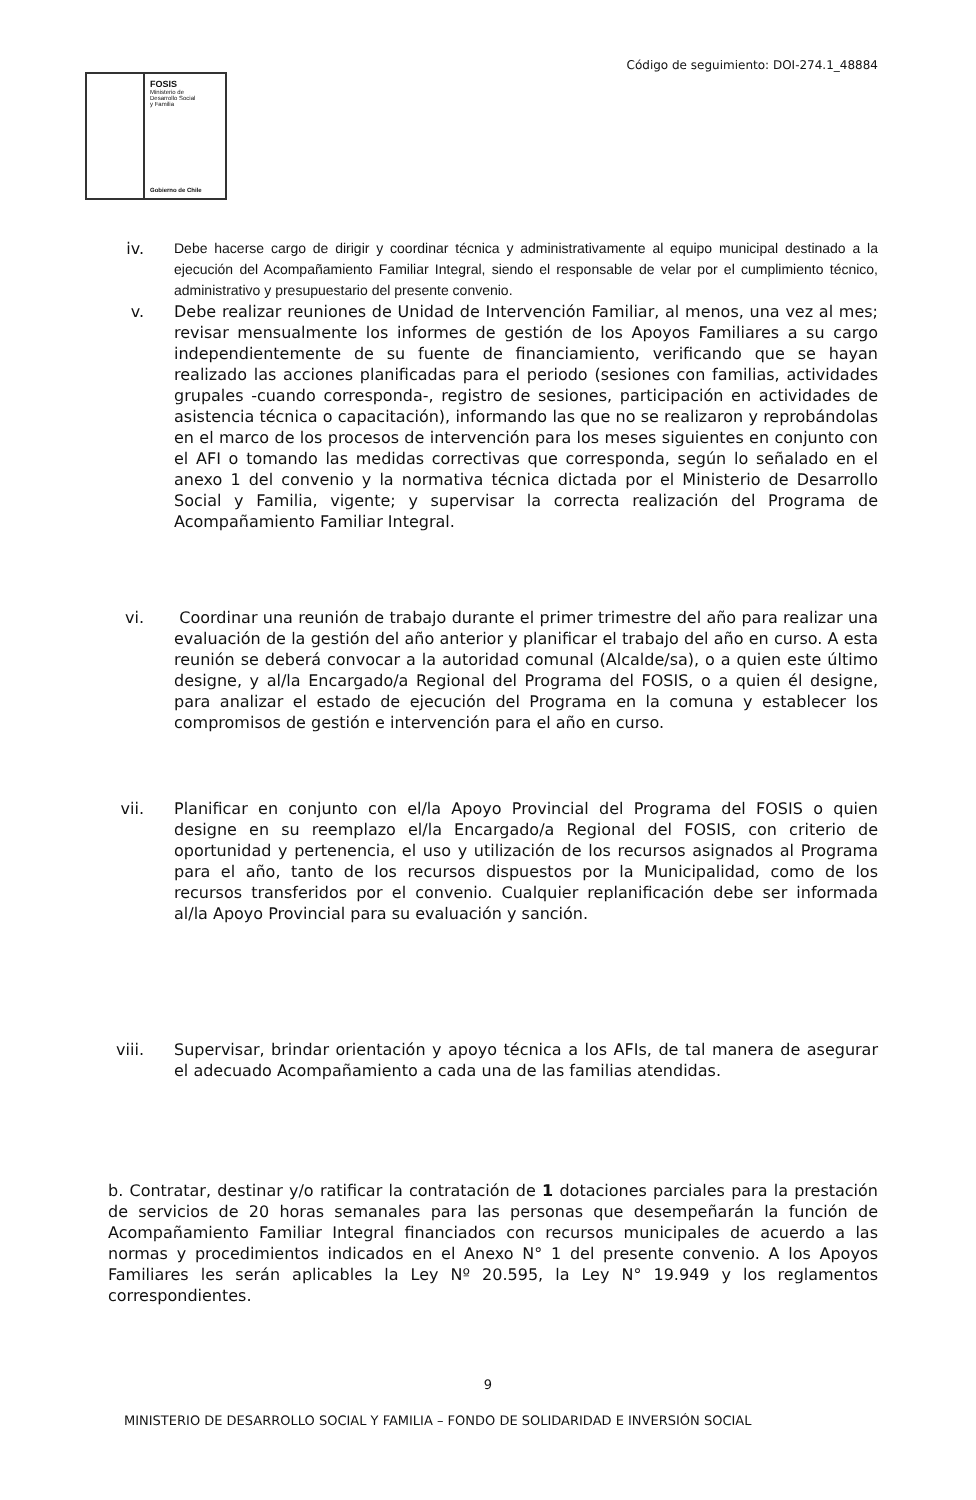Código de seguimiento: DOI-274.1_48884
FOSIS
Ministerio de
Desarrollo Social
y Familia
Gobierno de Chile
iv. Debe hacerse cargo de dirigir y coordinar técnica y administrativamente al equipo municipal destinado a la ejecución del Acompañamiento Familiar Integral, siendo el responsable de velar por el cumplimiento técnico, administrativo y presupuestario del presente convenio.
v. Debe realizar reuniones de Unidad de Intervención Familiar, al menos, una vez al mes; revisar mensualmente los informes de gestión de los Apoyos Familiares a su cargo independientemente de su fuente de financiamiento, verificando que se hayan realizado las acciones planificadas para el periodo (sesiones con familias, actividades grupales -cuando corresponda-, registro de sesiones, participación en actividades de asistencia técnica o capacitación), informando las que no se realizaron y reprobándolas en el marco de los procesos de intervención para los meses siguientes en conjunto con el AFI o tomando las medidas correctivas que corresponda, según lo señalado en el anexo 1 del convenio y la normativa técnica dictada por el Ministerio de Desarrollo Social y Familia, vigente; y supervisar la correcta realización del Programa de Acompañamiento Familiar Integral.
vi. Coordinar una reunión de trabajo durante el primer trimestre del año para realizar una evaluación de la gestión del año anterior y planificar el trabajo del año en curso. A esta reunión se deberá convocar a la autoridad comunal (Alcalde/sa), o a quien este último designe, y al/la Encargado/a Regional del Programa del FOSIS, o a quien él designe, para analizar el estado de ejecución del Programa en la comuna y establecer los compromisos de gestión e intervención para el año en curso.
vii.
Planificar en conjunto con el/la Apoyo Provincial del Programa del FOSIS o quien designe en su reemplazo el/la Encargado/a Regional del FOSIS, con criterio de oportunidad y pertenencia, el uso y utilización de los recursos asignados al Programa para el año, tanto de los recursos dispuestos por la Municipalidad, como de los recursos transferidos por el convenio. Cualquier replanificación debe ser informada al/la Apoyo Provincial para su evaluación y sanción.
viii.
Supervisar, brindar orientación y apoyo técnica a los AFIs, de tal manera de asegurar el adecuado Acompañamiento a cada una de las familias atendidas.
b. Contratar, destinar y/o ratificar la contratación de 1 dotaciones parciales para la prestación de servicios de 20 horas semanales para las personas que desempeñarán la función de Acompañamiento Familiar Integral financiados con recursos municipales de acuerdo a las normas y procedimientos indicados en el Anexo N° 1 del presente convenio. A los Apoyos Familiares les serán aplicables la Ley Nº 20.595, la Ley N° 19.949 y los reglamentos correspondientes.
9
MINISTERIO DE DESARROLLO SOCIAL Y FAMILIA – FONDO DE SOLIDARIDAD E INVERSIÓN SOCIAL